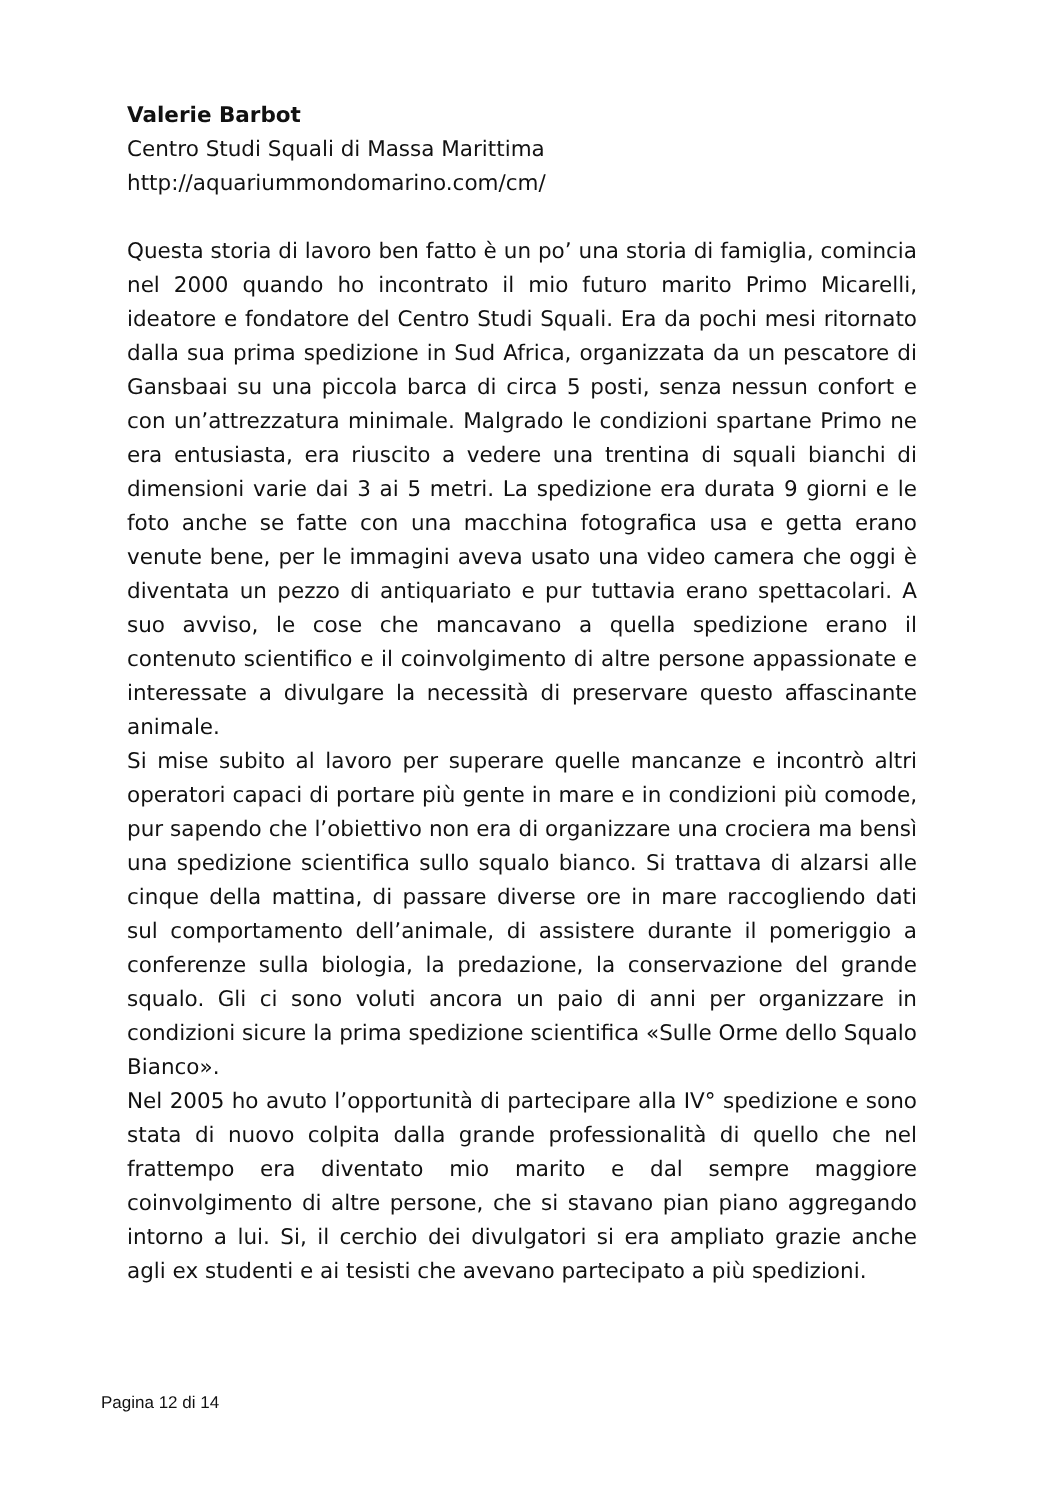Valerie Barbot
Centro Studi Squali di Massa Marittima
http://aquariummondomarino.com/cm/
Questa storia di lavoro ben fatto è un po’ una storia di famiglia, comincia nel 2000 quando ho incontrato il mio futuro marito Primo Micarelli, ideatore e fondatore del Centro Studi Squali. Era da pochi mesi ritornato dalla sua prima spedizione in Sud Africa, organizzata da un pescatore di Gansbaai su una piccola barca di circa 5 posti, senza nessun confort e con un’attrezzatura minimale. Malgrado le condizioni spartane Primo ne era entusiasta, era riuscito a vedere una trentina di squali bianchi di dimensioni varie dai 3 ai 5 metri. La spedizione era durata 9 giorni e le foto anche se fatte con una macchina fotografica usa e getta erano venute bene, per le immagini aveva usato una video camera che oggi è diventata un pezzo di antiquariato e pur tuttavia erano spettacolari. A suo avviso, le cose che mancavano a quella spedizione erano il contenuto scientifico e il coinvolgimento di altre persone appassionate e interessate a divulgare la necessità di preservare questo affascinante animale.
Si mise subito al lavoro per superare quelle mancanze e incontrò altri operatori capaci di portare più gente in mare e in condizioni più comode, pur sapendo che l’obiettivo non era di organizzare una crociera ma bensì una spedizione scientifica sullo squalo bianco. Si trattava di alzarsi alle cinque della mattina, di passare diverse ore in mare raccogliendo dati sul comportamento dell’animale, di assistere durante il pomeriggio a conferenze sulla biologia, la predazione, la conservazione del grande squalo. Gli ci sono voluti ancora un paio di anni per organizzare in condizioni sicure la prima spedizione scientifica «Sulle Orme dello Squalo Bianco».
Nel 2005 ho avuto l’opportunità di partecipare alla IV° spedizione e sono stata di nuovo colpita dalla grande professionalità di quello che nel frattempo era diventato mio marito e dal sempre maggiore coinvolgimento di altre persone, che si stavano pian piano aggregando intorno a lui. Si, il cerchio dei divulgatori si era ampliato grazie anche agli ex studenti e ai tesisti che avevano partecipato a più spedizioni.
Pagina 12 di 14